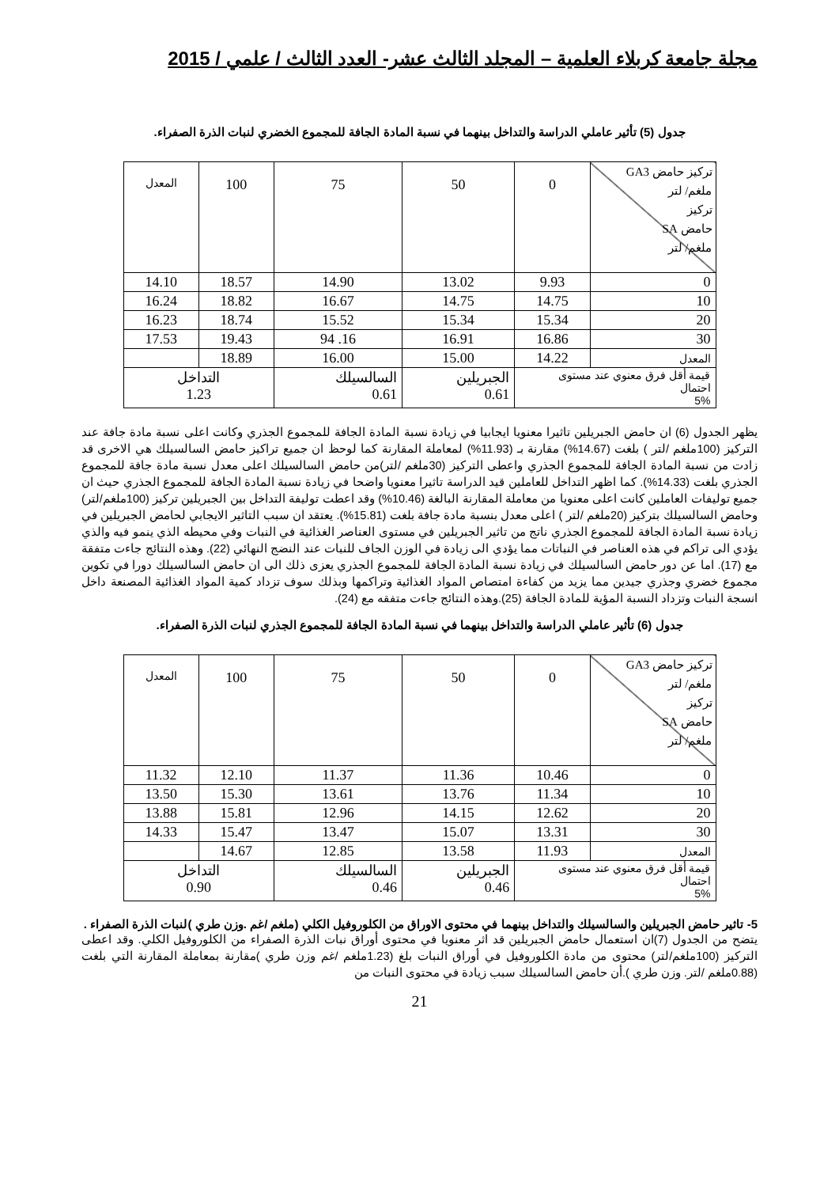مجلة جامعة كربلاء العلمية – المجلد الثالث عشر- العدد الثالث / علمي / 2015
جدول (5) تأثير عاملي الدراسة والتداخل بينهما في نسبة المادة الجافة للمجموع الخضري لنبات الذرة الصفراء.
| تركيز حامض GA3 ملغم/ لتر تركيز حامض SA ملغم/ لتر | 0 | 50 | 75 | 100 | المعدل |
| 0 | 9.93 | 13.02 | 14.90 | 18.57 | 14.10 |
| 10 | 14.75 | 14.75 | 16.67 | 18.82 | 16.24 |
| 20 | 15.34 | 15.34 | 15.52 | 18.74 | 16.23 |
| 30 | 16.86 | 16.91 | 16. 94 | 19.43 | 17.53 |
| المعدل | 14.22 | 15.00 | 16.00 | 18.89 | |
| قيمة أقل فرق معنوي عند مستوى احتمال 5% | | الجبريلين 0.61 | السالسيلك 0.61 | التداخل 1.23 | |
يظهر الجدول (6) ان حامض الجبريلين تاثيرا معنويا ايجابيا في زيادة نسبة المادة الجافة للمجموع الجذري وكانت اعلى نسبة مادة جافة عند التركيز (100ملغم /لتر ) بلغت (14.67%) مقارنة بـ (11.93%) لمعاملة المقارنة كما لوحظ ان جميع تراكيز حامض السالسيلك هي الاخرى قد زادت من نسبة المادة الجافة للمجموع الجذري واعطى التركيز (30ملغم /لتر)من حامض السالسيلك اعلى معدل نسبة مادة جافة للمجموع الجذري بلغت (14.33%). كما اظهر التداخل للعاملين قيد الدراسة تاثيرا معنويا واضحا في زيادة نسبة المادة الجافة للمجموع الجذري حيث ان جميع توليفات العاملين كانت اعلى معنويا من معاملة المقارنة البالغة (10.46%) وقد اعطت توليفة التداخل بين الجبريلين تركيز (100ملغم/لتر) وحامض السالسيلك بتركيز (20ملغم /لتر ) اعلى معدل بنسبة مادة جافة بلغت (15.81%). يعتقد ان سبب التاثير الايجابي لحامض الجبريلين في زيادة نسبة المادة الجافة للمجموع الجذري ناتج من تاثير الجبريلين في مستوى العناصر الغذائية في النبات وفي محيطه الذي ينمو فيه والذي يؤدي الى تراكم في هذه العناصر في النباتات مما يؤدي الى زيادة في الوزن الجاف للنبات عند النضج النهائي (22). وهذه النتائج جاءت متفقة مع (17). اما عن دور حامض السالسيلك في زيادة نسبة المادة الجافة للمجموع الجذري يعزى ذلك الى ان حامض السالسيلك دورا في تكوين مجموع خضري وجذري جيدين مما يزيد من كفاءة امتصاص المواد الغذائية وتراكمها وبذلك سوف تزداد كمية المواد الغذائية المصنعة داخل انسجة النبات وتزداد النسبة المؤية للمادة الجافة (25).وهذه النتائج جاءت متفقه مع (24).
جدول (6) تأثير عاملي الدراسة والتداخل بينهما في نسبة المادة الجافة للمجموع الجذري لنبات الذرة الصفراء.
| تركيز حامض GA3 ملغم/ لتر تركيز حامض SA ملغم/ لتر | 0 | 50 | 75 | 100 | المعدل |
| 0 | 10.46 | 11.36 | 11.37 | 12.10 | 11.32 |
| 10 | 11.34 | 13.76 | 13.61 | 15.30 | 13.50 |
| 20 | 12.62 | 14.15 | 12.96 | 15.81 | 13.88 |
| 30 | 13.31 | 15.07 | 13.47 | 15.47 | 14.33 |
| المعدل | 11.93 | 13.58 | 12.85 | 14.67 | |
| قيمة أقل فرق معنوي عند مستوى احتمال 5% | | الجبريلين 0.46 | السالسيلك 0.46 | التداخل 0.90 | |
5- تاثير حامض الجبريلين والسالسيلك والتداخل بينهما في محتوى الاوراق من الكلوروفيل الكلي (ملغم /غم .وزن طري )لنبات الذرة الصفراء .
يتضح من الجدول (7)ان استعمال حامض الجبريلين قد اثر معنويا في محتوى أوراق نبات الذرة الصفراء من الكلوروفيل الكلي. وقد اعطى التركيز (100ملغم/لتر) محتوى من مادة الكلوروفيل في أوراق النبات بلغ (1.23ملغم /غم وزن طري )مقارنة بمعاملة المقارنة التي بلغت (0.88ملغم /لتر. وزن طري ).أن حامض السالسيلك سبب زيادة في محتوى النبات من
21